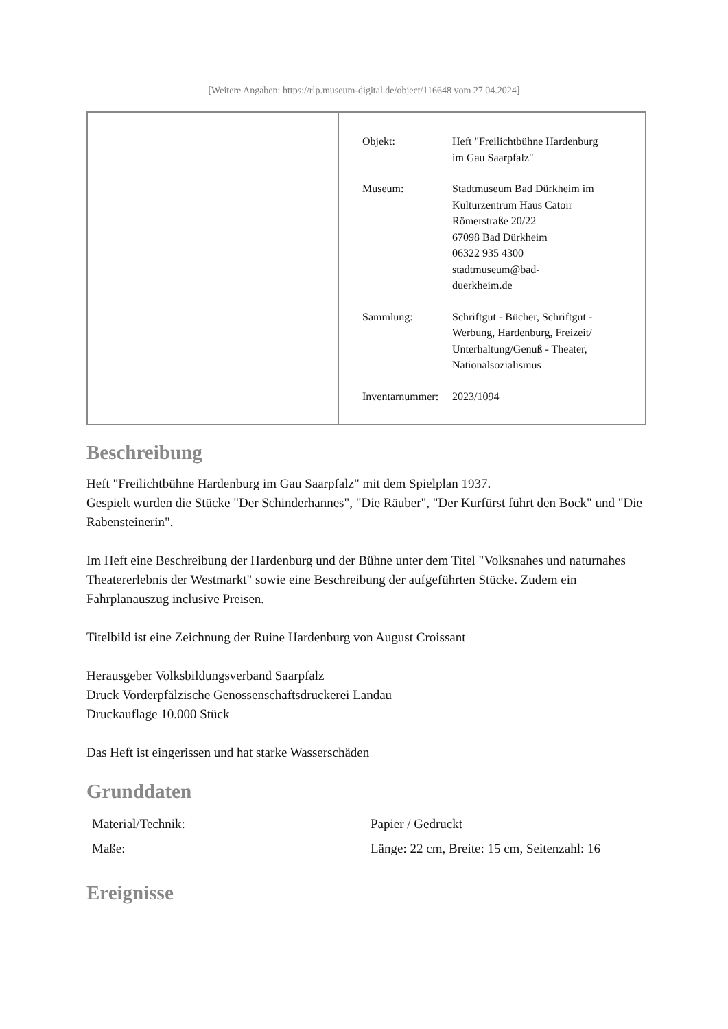[Weitere Angaben: https://rlp.museum-digital.de/object/116648 vom 27.04.2024]
| Objekt: | Heft "Freilichtbühne Hardenburg im Gau Saarpfalz" |
| Museum: | Stadtmuseum Bad Dürkheim im Kulturzentrum Haus Catoir Römerstraße 20/22 67098 Bad Dürkheim 06322 935 4300 stadtmuseum@bad- duerkheim.de |
| Sammlung: | Schriftgut - Bücher, Schriftgut - Werbung, Hardenburg, Freizeit/ Unterhaltung/Genuß - Theater, Nationalsozialismus |
| Inventarnummer: | 2023/1094 |
Beschreibung
Heft "Freilichtbühne Hardenburg im Gau Saarpfalz" mit dem Spielplan 1937.
Gespielt wurden die Stücke "Der Schinderhannes", "Die Räuber", "Der Kurfürst führt den Bock" und "Die Rabensteinerin".
Im Heft eine Beschreibung der Hardenburg und der Bühne unter dem Titel "Volksnahes und naturnahes Theatererlebnis der Westmarkt" sowie eine Beschreibung der aufgeführten Stücke. Zudem ein Fahrplanauszug inclusive Preisen.
Titelbild ist eine Zeichnung der Ruine Hardenburg von August Croissant
Herausgeber Volksbildungsverband Saarpfalz
Druck Vorderpfälzische Genossenschaftsdruckerei Landau
Druckauflage 10.000 Stück
Das Heft ist eingerissen und hat starke Wasserschäden
Grunddaten
| Material/Technik: | Papier / Gedruckt |
| Maße: | Länge: 22 cm, Breite: 15 cm, Seitenzahl: 16 |
Ereignisse